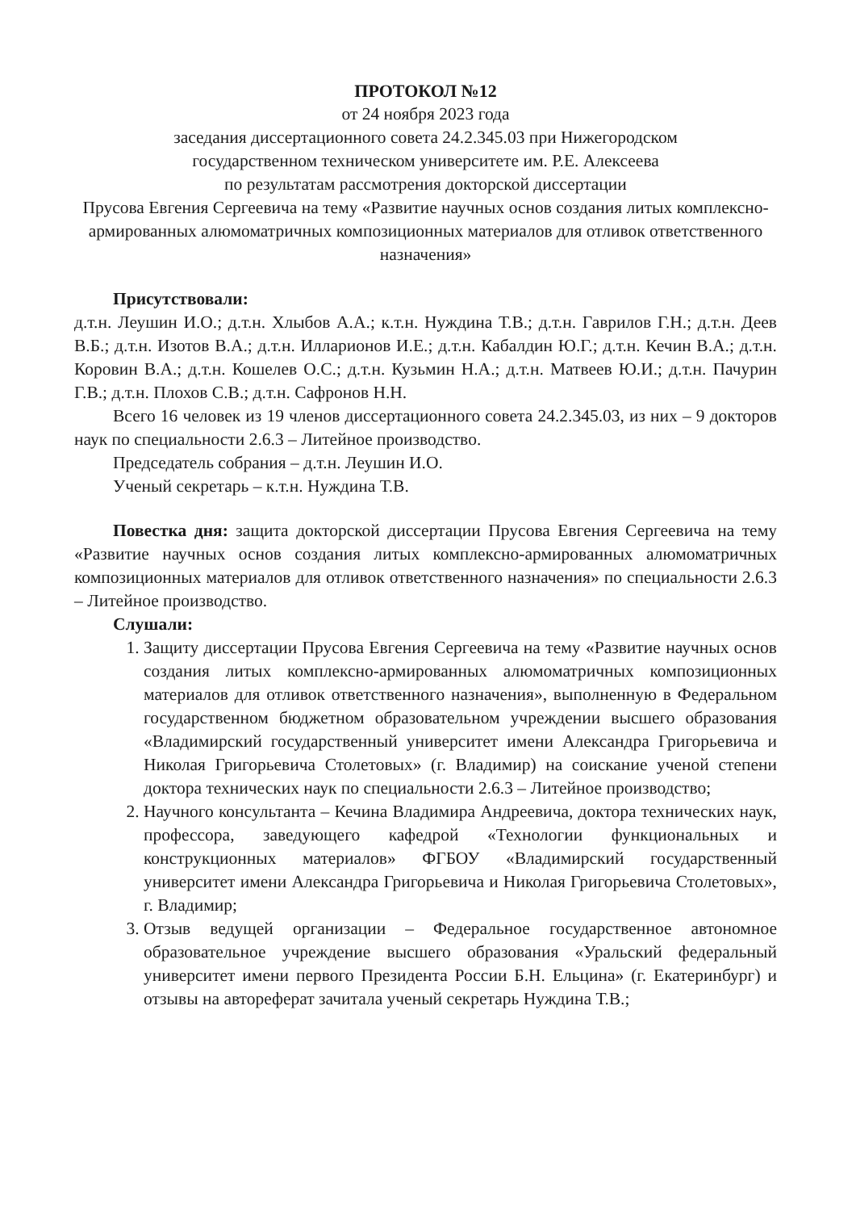ПРОТОКОЛ №12
от 24 ноября 2023 года
заседания диссертационного совета 24.2.345.03 при Нижегородском
государственном техническом университете им. Р.Е. Алексеева
по результатам рассмотрения докторской диссертации
Прусова Евгения Сергеевича на тему «Развитие научных основ создания литых комплексно-армированных алюмоматричных композиционных материалов для отливок ответственного назначения»
Присутствовали:
д.т.н. Леушин И.О.; д.т.н. Хлыбов А.А.; к.т.н. Нуждина Т.В.; д.т.н. Гаврилов Г.Н.; д.т.н. Деев В.Б.; д.т.н. Изотов В.А.; д.т.н. Илларионов И.Е.; д.т.н. Кабалдин Ю.Г.; д.т.н. Кечин В.А.; д.т.н. Коровин В.А.; д.т.н. Кошелев О.С.; д.т.н. Кузьмин Н.А.; д.т.н. Матвеев Ю.И.; д.т.н. Пачурин Г.В.; д.т.н. Плохов С.В.; д.т.н. Сафронов Н.Н.
Всего 16 человек из 19 членов диссертационного совета 24.2.345.03, из них – 9 докторов наук по специальности 2.6.3 – Литейное производство.
Председатель собрания – д.т.н. Леушин И.О.
Ученый секретарь – к.т.н. Нуждина Т.В.
Повестка дня: защита докторской диссертации Прусова Евгения Сергеевича на тему «Развитие научных основ создания литых комплексно-армированных алюмоматричных композиционных материалов для отливок ответственного назначения» по специальности 2.6.3 – Литейное производство.
Слушали:
1. Защиту диссертации Прусова Евгения Сергеевича на тему «Развитие научных основ создания литых комплексно-армированных алюмоматричных композиционных материалов для отливок ответственного назначения», выполненную в Федеральном государственном бюджетном образовательном учреждении высшего образования «Владимирский государственный университет имени Александра Григорьевича и Николая Григорьевича Столетовых» (г. Владимир) на соискание ученой степени доктора технических наук по специальности 2.6.3 – Литейное производство;
2. Научного консультанта – Кечина Владимира Андреевича, доктора технических наук, профессора, заведующего кафедрой «Технологии функциональных и конструкционных материалов» ФГБОУ «Владимирский государственный университет имени Александра Григорьевича и Николая Григорьевича Столетовых», г. Владимир;
3. Отзыв ведущей организации – Федеральное государственное автономное образовательное учреждение высшего образования «Уральский федеральный университет имени первого Президента России Б.Н. Ельцина» (г. Екатеринбург) и отзывы на автореферат зачитала ученый секретарь Нуждина Т.В.;